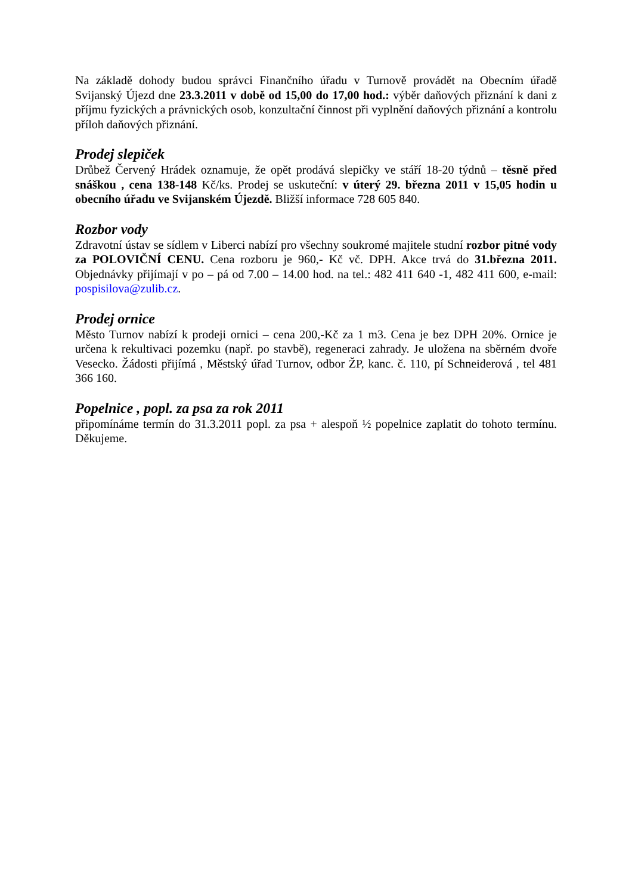Na základě dohody budou správci Finančního úřadu v Turnově provádět na Obecním úřadě Svijanský Újezd dne 23.3.2011 v době od 15,00 do 17,00 hod.: výběr daňových přiznání k dani z příjmu fyzických a právnických osob, konzultační činnost při vyplnění daňových přiznání a kontrolu příloh daňových přiznání.
Prodej slepiček
Drůbež Červený Hrádek oznamuje, že opět prodává slepičky ve stáří 18-20 týdnů – těsně před snáškou , cena 138-148 Kč/ks. Prodej se uskuteční: v úterý 29. března 2011 v 15,05 hodin u obecního úřadu ve Svijanském Újezdě. Bližší informace 728 605 840.
Rozbor vody
Zdravotní ústav se sídlem v Liberci nabízí pro všechny soukromé majitele studní rozbor pitné vody za POLOVIČNÍ CENU. Cena rozboru je 960,- Kč vč. DPH. Akce trvá do 31.března 2011. Objednávky přijímají v po – pá od 7.00 – 14.00 hod. na tel.: 482 411 640 -1, 482 411 600, e-mail: pospisilova@zulib.cz.
Prodej ornice
Město Turnov nabízí k prodeji ornici – cena 200,-Kč za 1 m3. Cena je bez DPH 20%. Ornice je určena k rekultivaci pozemku (např. po stavbě), regeneraci zahrady. Je uložena na sběrném dvoře Vesecko. Žádosti přijímá , Městský úřad Turnov, odbor ŽP, kanc. č. 110, pí Schneiderová , tel 481 366 160.
Popelnice , popl. za psa za rok 2011
připomínáme termín do 31.3.2011 popl. za psa + alespoň ½ popelnice zaplatit do tohoto termínu. Děkujeme.